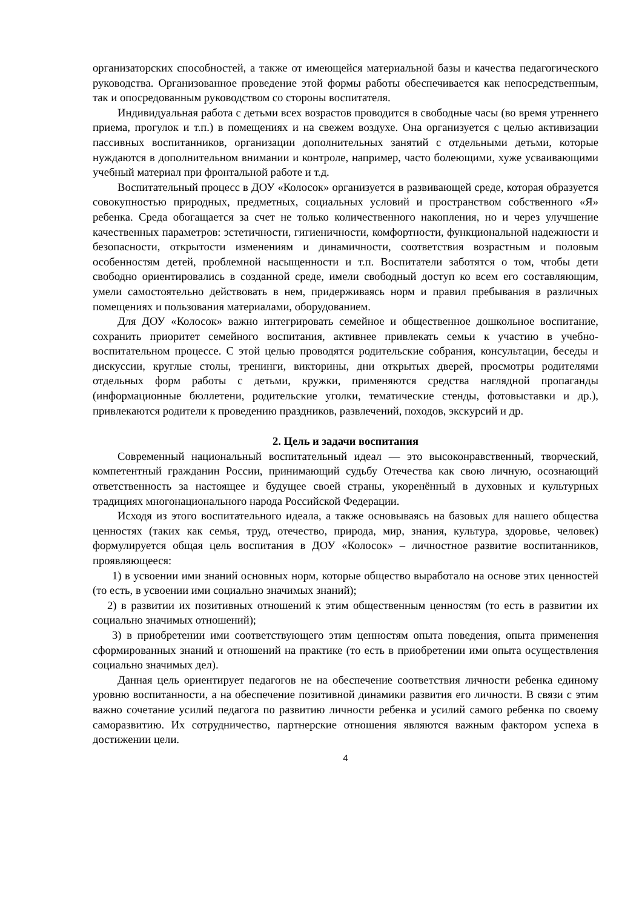организаторских способностей, а также от имеющейся материальной базы и качества педагогического руководства. Организованное проведение этой формы работы обеспечивается как непосредственным, так и опосредованным руководством со стороны воспитателя.
Индивидуальная работа с детьми всех возрастов проводится в свободные часы (во время утреннего приема, прогулок и т.п.) в помещениях и на свежем воздухе. Она организуется с целью активизации пассивных воспитанников, организации дополнительных занятий с отдельными детьми, которые нуждаются в дополнительном внимании и контроле, например, часто болеющими, хуже усваивающими учебный материал при фронтальной работе и т.д.
Воспитательный процесс в ДОУ «Колосок» организуется в развивающей среде, которая образуется совокупностью природных, предметных, социальных условий и пространством собственного «Я» ребенка. Среда обогащается за счет не только количественного накопления, но и через улучшение качественных параметров: эстетичности, гигиеничности, комфортности, функциональной надежности и безопасности, открытости изменениям и динамичности, соответствия возрастным и половым особенностям детей, проблемной насыщенности и т.п. Воспитатели заботятся о том, чтобы дети свободно ориентировались в созданной среде, имели свободный доступ ко всем его составляющим, умели самостоятельно действовать в нем, придерживаясь норм и правил пребывания в различных помещениях и пользования материалами, оборудованием.
Для ДОУ «Колосок» важно интегрировать семейное и общественное дошкольное воспитание, сохранить приоритет семейного воспитания, активнее привлекать семьи к участию в учебно-воспитательном процессе. С этой целью проводятся родительские собрания, консультации, беседы и дискуссии, круглые столы, тренинги, викторины, дни открытых дверей, просмотры родителями отдельных форм работы с детьми, кружки, применяются средства наглядной пропаганды (информационные бюллетени, родительские уголки, тематические стенды, фотовыставки и др.), привлекаются родители к проведению праздников, развлечений, походов, экскурсий и др.
2. Цель и задачи воспитания
Современный национальный воспитательный идеал — это высоконравственный, творческий, компетентный гражданин России, принимающий судьбу Отечества как свою личную, осознающий ответственность за настоящее и будущее своей страны, укоренённый в духовных и культурных традициях многонационального народа Российской Федерации.
Исходя из этого воспитательного идеала, а также основываясь на базовых для нашего общества ценностях (таких как семья, труд, отечество, природа, мир, знания, культура, здоровье, человек) формулируется общая цель воспитания в ДОУ «Колосок» – личностное развитие воспитанников, проявляющееся:
1) в усвоении ими знаний основных норм, которые общество выработало на основе этих ценностей (то есть, в усвоении ими социально значимых знаний);
2) в развитии их позитивных отношений к этим общественным ценностям (то есть в развитии их социально значимых отношений);
3) в приобретении ими соответствующего этим ценностям опыта поведения, опыта применения сформированных знаний и отношений на практике (то есть в приобретении ими опыта осуществления социально значимых дел).
Данная цель ориентирует педагогов не на обеспечение соответствия личности ребенка единому уровню воспитанности, а на обеспечение позитивной динамики развития его личности. В связи с этим важно сочетание усилий педагога по развитию личности ребенка и усилий самого ребенка по своему саморазвитию. Их сотрудничество, партнерские отношения являются важным фактором успеха в достижении цели.
4